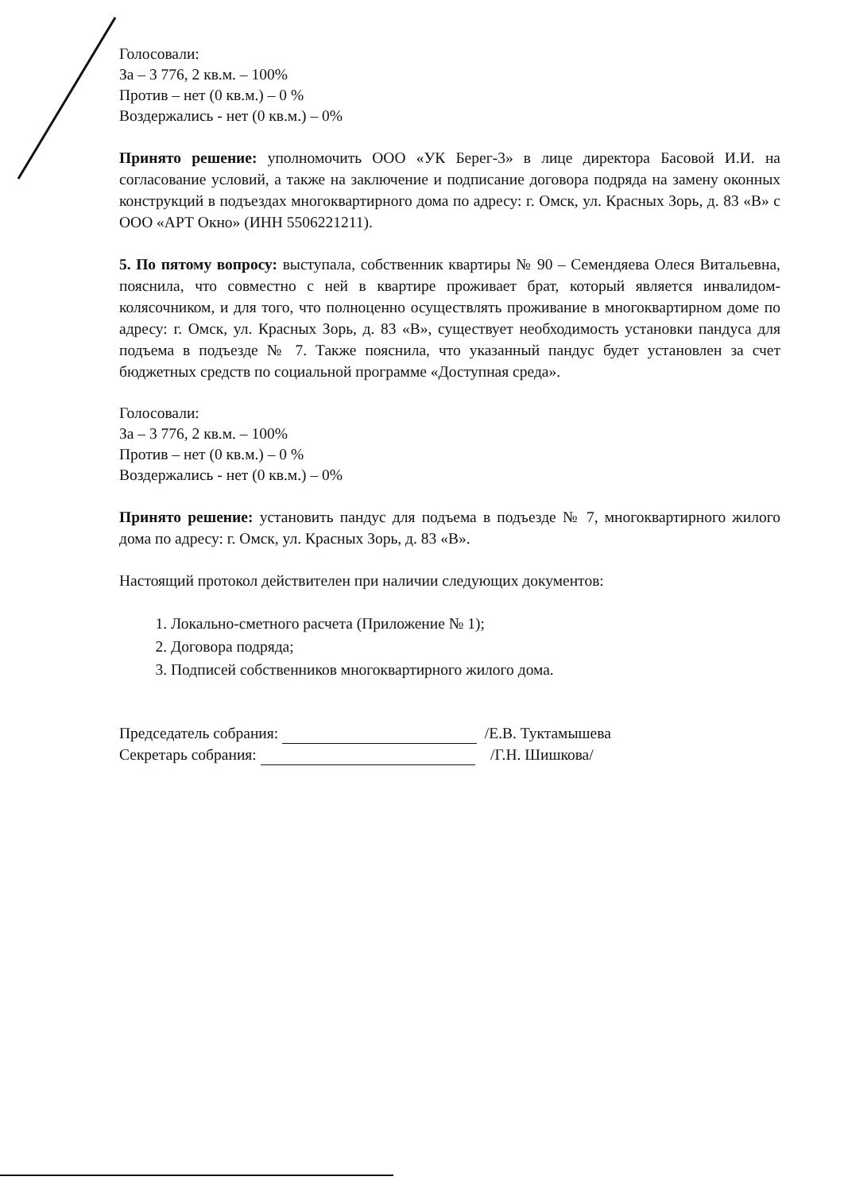Голосовали:
За – 3 776, 2 кв.м. – 100%
Против – нет (0 кв.м.) – 0 %
Воздержались - нет (0 кв.м.) – 0%
Принято решение: уполномочить ООО «УК Берег-3» в лице директора Басовой И.И. на согласование условий, а также на заключение и подписание договора подряда на замену оконных конструкций в подъездах многоквартирного дома по адресу: г. Омск, ул. Красных Зорь, д. 83 «В» с ООО «АРТ Окно» (ИНН 5506221211).
5. По пятому вопросу: выступала, собственник квартиры № 90 – Семендяева Олеся Витальевна, пояснила, что совместно с ней в квартире проживает брат, который является инвалидом-колясочником, и для того, что полноценно осуществлять проживание в многоквартирном доме по адресу: г. Омск, ул. Красных Зорь, д. 83 «В», существует необходимость установки пандуса для подъема в подъезде № 7. Также пояснила, что указанный пандус будет установлен за счет бюджетных средств по социальной программе «Доступная среда».
Голосовали:
За – 3 776, 2 кв.м. – 100%
Против – нет (0 кв.м.) – 0 %
Воздержались - нет (0 кв.м.) – 0%
Принято решение: установить пандус для подъема в подъезде № 7, многоквартирного жилого дома по адресу: г. Омск, ул. Красных Зорь, д. 83 «В».
Настоящий протокол действителен при наличии следующих документов:
1. Локально-сметного расчета (Приложение № 1);
2. Договора подряда;
3. Подписей собственников многоквартирного жилого дома.
Председатель собрания: /Е.В. Туктамышева
Секретарь собрания: /Г.Н. Шишкова/